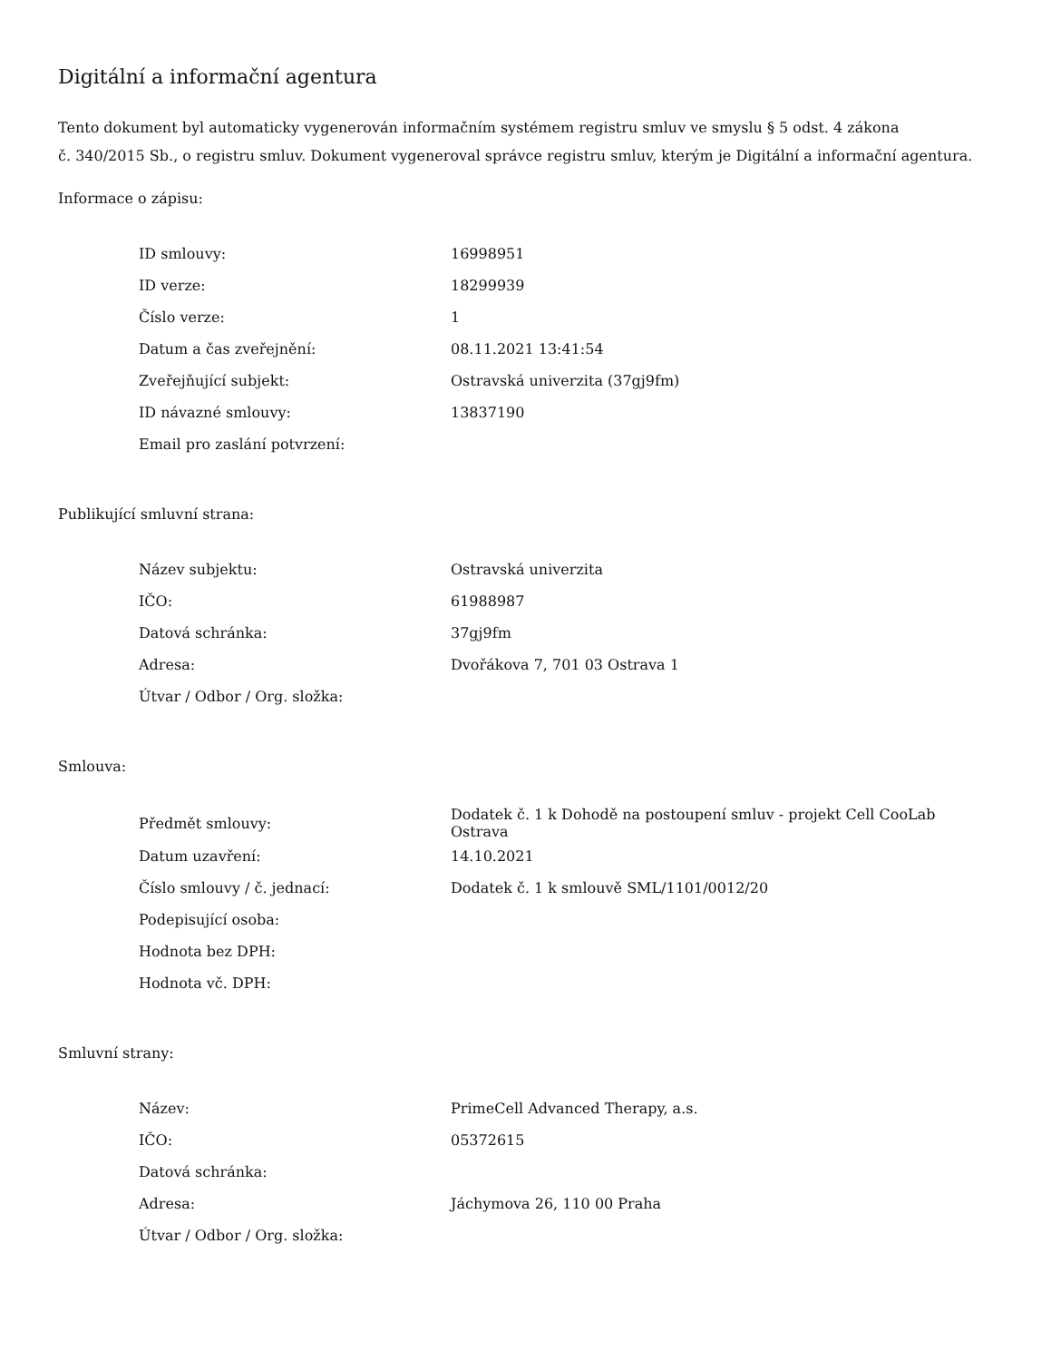Digitální a informační agentura
Tento dokument byl automaticky vygenerován informačním systémem registru smluv ve smyslu § 5 odst. 4 zákona
č. 340/2015 Sb., o registru smluv. Dokument vygeneroval správce registru smluv, kterým je Digitální a informační agentura.
Informace o zápisu:
| ID smlouvy: | 16998951 |
| ID verze: | 18299939 |
| Číslo verze: | 1 |
| Datum a čas zveřejnění: | 08.11.2021 13:41:54 |
| Zveřejňující subjekt: | Ostravská univerzita (37gj9fm) |
| ID návazné smlouvy: | 13837190 |
| Email pro zaslání potvrzení: | |
Publikující smluvní strana:
| Název subjektu: | Ostravská univerzita |
| IČO: | 61988987 |
| Datová schránka: | 37gj9fm |
| Adresa: | Dvořákova 7, 701 03 Ostrava 1 |
| Útvar / Odbor / Org. složka: | |
Smlouva:
| Předmět smlouvy: | Dodatek č. 1 k Dohodě na postoupení smluv - projekt Cell CooLab Ostrava |
| Datum uzavření: | 14.10.2021 |
| Číslo smlouvy / č. jednací: | Dodatek č. 1 k smlouvě SML/1101/0012/20 |
| Podepisující osoba: | |
| Hodnota bez DPH: | |
| Hodnota vč. DPH: | |
Smluvní strany:
| Název: | PrimeCell Advanced Therapy, a.s. |
| IČO: | 05372615 |
| Datová schránka: | |
| Adresa: | Jáchymova 26, 110 00 Praha |
| Útvar / Odbor / Org. složka: | |